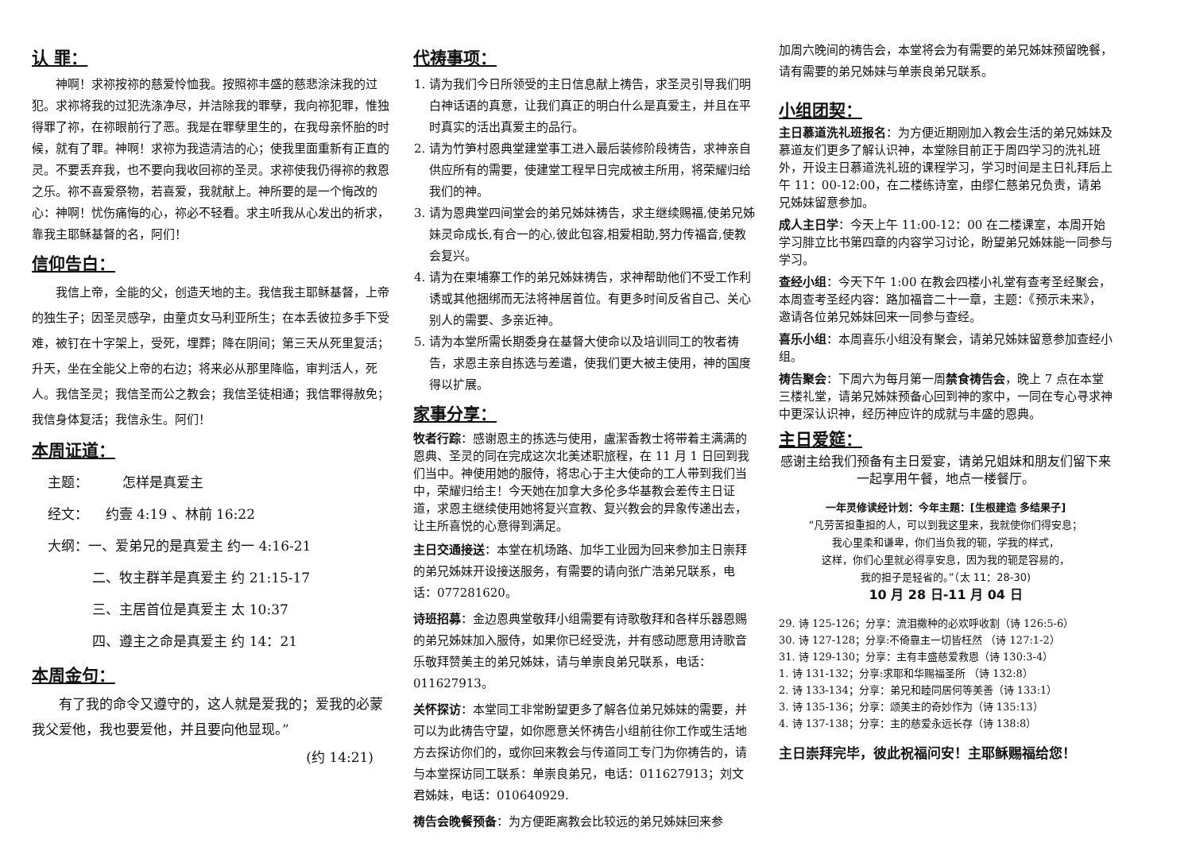认 罪：
神啊！求祢按祢的慈爱怜恤我。按照祢丰盛的慈悲涂沫我的过犯。求祢将我的过犯洗涤净尽，并洁除我的罪孽，我向祢犯罪，惟独得罪了祢，在祢眼前行了恶。我是在罪孽里生的，在我母亲怀胎的时候，就有了罪。神啊！求祢为我造清洁的心；使我里面重新有正直的灵。不要丢弃我，也不要向我收回祢的圣灵。求祢使我仍得祢的救恩之乐。祢不喜爱祭物，若喜爱，我就献上。神所要的是一个悔改的心：神啊！忧伤痛悔的心，祢必不轻看。求主听我从心发出的祈求，靠我主耶稣基督的名，阿们！
信仰告白：
我信上帝，全能的父，创造天地的主。我信我主耶稣基督，上帝的独生子；因圣灵感孕，由童贞女马利亚所生；在本丢彼拉多手下受难，被钉在十字架上，受死，埋葬；降在阴间；第三天从死里复活；升天，坐在全能父上帝的右边；将来必从那里降临，审判活人，死人。我信圣灵；我信圣而公之教会；我信圣徒相通；我信罪得赦免；我信身体复活；我信永生。阿们！
本周证道：
主题： 怎样是真爱主
经文： 约壹 4:19 、林前 16:22
大纲：一、爱弟兄的是真爱主 约一 4:16-21
二、牧主群羊是真爱主 约 21:15-17
三、主居首位是真爱主 太 10:37
四、遵主之命是真爱主 约 14：21
本周金句：
有了我的命令又遵守的，这人就是爱我的；爱我的必蒙我父爱他，我也要爱他，并且要向他显现。”
(约 14:21)
代祷事项：
1. 请为我们今日所领受的主日信息献上祷告，求圣灵引导我们明白神话语的真意，让我们真正的明白什么是真爱主，并且在平时真实的活出真爱主的品行。
2. 请为竹笋村恩典堂建堂事工进入最后装修阶段祷告，求神亲自供应所有的需要，使建堂工程早日完成被主所用，将荣耀归给我们的神。
3. 请为恩典堂四间堂会的弟兄姊妹祷告，求主继续赐福,使弟兄姊妹灵命成长,有合一的心,彼此包容,相爱相助,努力传福音,使教会复兴。
4. 请为在柬埔寨工作的弟兄姊妹祷告，求神帮助他们不受工作利诱或其他捆绑而无法将神居首位。有更多时间反省自己、关心别人的需要、多亲近神。
5. 请为本堂所需长期委身在基督大使命以及培训同工的牧者祷告，求恩主亲自拣选与差遣，使我们更大被主使用，神的国度得以扩展。
家事分享：
牧者行踪：感谢恩主的拣选与使用，盧潔香教士将带着主满满的恩典、圣灵的同在完成这次北美述职旅程，在 11 月 1 日回到我们当中。神使用她的服侍，将忠心于主大使命的工人带到我们当中，荣耀归给主！今天她在加拿大多伦多华基教会差传主日证道，求恩主继续使用她将复兴宣教、复兴教会的异象传递出去，让主所喜悦的心意得到满足。
主日交通接送：本堂在机场路、加华工业园为回来参加主日崇拜的弟兄姊妹开设接送服务，有需要的请向张广浩弟兄联系，电话：077281620。
诗班招募：金边恩典堂敬拜小组需要有诗歌敬拜和各样乐器恩赐的弟兄姊妹加入服侍，如果你已经受洗，并有感动愿意用诗歌音乐敬拜赞美主的弟兄姊妹，请与单崇良弟兄联系，电话：011627913。
关怀探访：本堂同工非常盼望更多了解各位弟兄姊妹的需要，并可以为此祷告守望，如你愿意关怀祷告小组前往你工作或生活地方去探访你们的，或你回来教会与传道同工专门为你祷告的，请与本堂探访同工联系：单崇良弟兄，电话：011627913；刘文君姊妹，电话：010640929.
祷告会晚餐预备：为方便距离教会比较远的弟兄姊妹回来参
加周六晚间的祷告会，本堂将会为有需要的弟兄姊妹预留晚餐，请有需要的弟兄姊妹与单崇良弟兄联系。
小组团契：
主日慕道洗礼班报名：为方便近期刚加入教会生活的弟兄姊妹及慕道友们更多了解认识神，本堂除目前正于周四学习的洗礼班外，开设主日慕道洗礼班的课程学习，学习时间是主日礼拜后上午 11：00-12:00，在二楼练诗室，由缪仁慈弟兄负责，请弟兄姊妹留意参加。
成人主日学：今天上午 11:00-12：00 在二楼课室，本周开始学习腓立比书第四章的内容学习讨论，盼望弟兄姊妹能一同参与学习。
查经小组：今天下午 1:00 在教会四楼小礼堂有查考圣经聚会，本周查考圣经内容：路加福音二十一章，主题：《预示未来》，邀请各位弟兄姊妹回来一同参与查经。
喜乐小组：本周喜乐小组没有聚会，请弟兄姊妹留意参加查经小组。
祷告聚会：下周六为每月第一周禁食祷告会，晚上 7 点在本堂三楼礼堂，请弟兄姊妹预备心回到神的家中，一同在专心寻求神中更深认识神，经历神应许的成就与丰盛的恩典。
主日爱筵：
感谢主给我们预备有主日爱宴，请弟兄姐妹和朋友们留下来一起享用午餐，地点一楼餐厅。
一年灵修读经计划：今年主题：[生根建造 多结果子]
“凡劳苦担重担的人，可以到我这里来，我就使你们得安息；
我心里柔和谦卑，你们当负我的轭，学我的样式，
这样，你们心里就必得享安息，因为我的轭是容易的，
我的担子是轻省的。”（太 11：28-30)
10 月 28 日-11 月 04 日
29. 诗 125-126；分享：流泪撒种的必欢呼收割（诗 126:5-6）
30. 诗 127-128；分享:不倚靠主一切皆枉然 （诗 127:1-2）
31. 诗 129-130；分享：主有丰盛慈爱救恩（诗 130:3-4）
1. 诗 131-132；分享:求耶和华赐福圣所 （诗 132:8）
2. 诗 133-134；分享：弟兄和睦同居何等美善（诗 133:1）
3. 诗 135-136；分享：颂美主的奇妙作为（诗 135:13）
4. 诗 137-138；分享：主的慈爱永远长存（诗 138:8）
主日崇拜完毕，彼此祝福问安！主耶稣赐福给您！